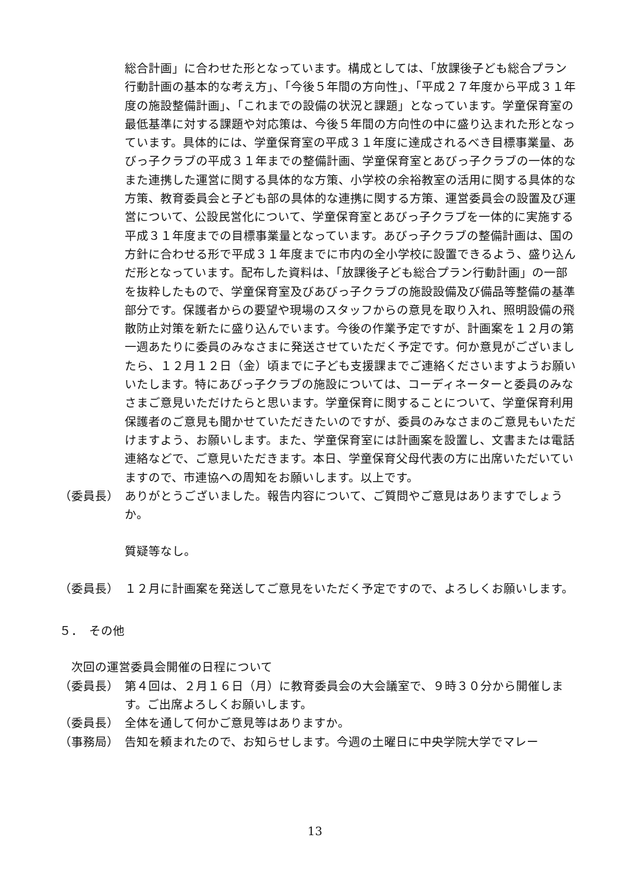総合計画」に合わせた形となっています。構成としては、「放課後子ども総合プラン行動計画の基本的な考え方」、「今後５年間の方向性」、「平成２７年度から平成３１年度の施設整備計画」、「これまでの設備の状況と課題」となっています。学童保育室の最低基準に対する課題や対応策は、今後５年間の方向性の中に盛り込まれた形となっています。具体的には、学童保育室の平成３１年度に達成されるべき目標事業量、あびっ子クラブの平成３１年までの整備計画、学童保育室とあびっ子クラブの一体的なまた連携した運営に関する具体的な方策、小学校の余裕教室の活用に関する具体的な方策、教育委員会と子ども部の具体的な連携に関する方策、運営委員会の設置及び運営について、公設民営化について、学童保育室とあびっ子クラブを一体的に実施する平成３１年度までの目標事業量となっています。あびっ子クラブの整備計画は、国の方針に合わせる形で平成３１年度までに市内の全小学校に設置できるよう、盛り込んだ形となっています。配布した資料は、「放課後子ども総合プラン行動計画」の一部を抜粋したもので、学童保育室及びあびっ子クラブの施設設備及び備品等整備の基準部分です。保護者からの要望や現場のスタッフからの意見を取り入れ、照明設備の飛散防止対策を新たに盛り込んでいます。今後の作業予定ですが、計画案を１２月の第一週あたりに委員のみなさまに発送させていただく予定です。何か意見がございましたら、１２月１２日（金）頃までに子ども支援課までご連絡くださいますようお願いいたします。特にあびっ子クラブの施設については、コーディネーターと委員のみなさまご意見いただけたらと思います。学童保育に関することについて、学童保育利用保護者のご意見も聞かせていただきたいのですが、委員のみなさまのご意見もいただけますよう、お願いします。また、学童保育室には計画案を設置し、文書または電話連絡などで、ご意見いただきます。本日、学童保育父母代表の方に出席いただいていますので、市連協への周知をお願いします。以上です。
（委員長） ありがとうございました。報告内容について、ご質問やご意見はありますでしょうか。
質疑等なし。
（委員長） １２月に計画案を発送してご意見をいただく予定ですので、よろしくお願いします。
５．　その他
次回の運営委員会開催の日程について
（委員長） 第４回は、２月１６日（月）に教育委員会の大会議室で、９時３０分から開催します。ご出席よろしくお願いします。
（委員長） 全体を通して何かご意見等はありますか。
（事務局） 告知を頼まれたので、お知らせします。今週の土曜日に中央学院大学でマレー
13